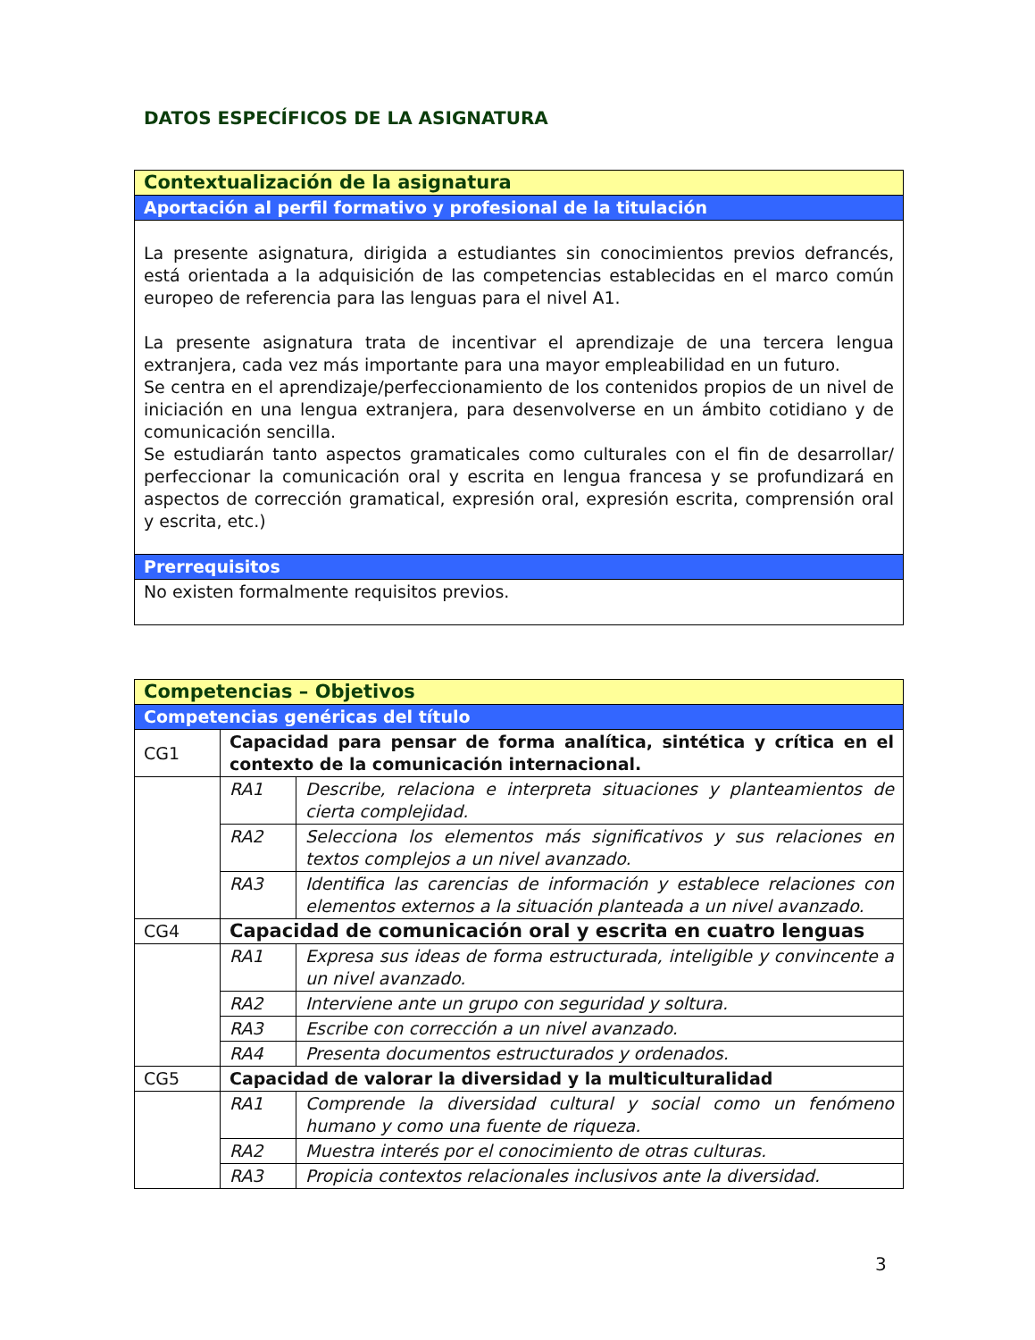DATOS ESPECÍFICOS DE LA ASIGNATURA
| Contextualización de la asignatura |
| Aportación al perfil formativo y profesional de la titulación |
| La presente asignatura, dirigida a estudiantes sin conocimientos previos defrancés, está orientada a la adquisición de las competencias establecidas en el marco común europeo de referencia para las lenguas para el nivel A1. La presente asignatura trata de incentivar el aprendizaje de una tercera lengua extranjera, cada vez más importante para una mayor empleabilidad en un futuro. Se centra en el aprendizaje/perfeccionamiento de los contenidos propios de un nivel de iniciación en una lengua extranjera, para desenvolverse en un ámbito cotidiano y de comunicación sencilla. Se estudiarán tanto aspectos gramaticales como culturales con el fin de desarrollar/ perfeccionar la comunicación oral y escrita en lengua francesa y se profundizará en aspectos de corrección gramatical, expresión oral, expresión escrita, comprensión oral y escrita, etc.) |
| Prerrequisitos |
| No existen formalmente requisitos previos. |
| Competencias – Objetivos | | |
| Competencias genéricas del título | | |
| CG1 | Capacidad para pensar de forma analítica, sintética y crítica en el contexto de la comunicación internacional. | |
| | RA1 | Describe, relaciona e interpreta situaciones y planteamientos de cierta complejidad. |
| | RA2 | Selecciona los elementos más significativos y sus relaciones en textos complejos a un nivel avanzado. |
| | RA3 | Identifica las carencias de información y establece relaciones con elementos externos a la situación planteada a un nivel avanzado. |
| CG4 | Capacidad de comunicación oral y escrita en cuatro lenguas | |
| | RA1 | Expresa sus ideas de forma estructurada, inteligible y convincente a un nivel avanzado. |
| | RA2 | Interviene ante un grupo con seguridad y soltura. |
| | RA3 | Escribe con corrección a un nivel avanzado. |
| | RA4 | Presenta documentos estructurados y ordenados. |
| CG5 | Capacidad de valorar la diversidad y la multiculturalidad | |
| | RA1 | Comprende la diversidad cultural y social como un fenómeno humano y como una fuente de riqueza. |
| | RA2 | Muestra interés por el conocimiento de otras culturas. |
| | RA3 | Propicia contextos relacionales inclusivos ante la diversidad. |
3